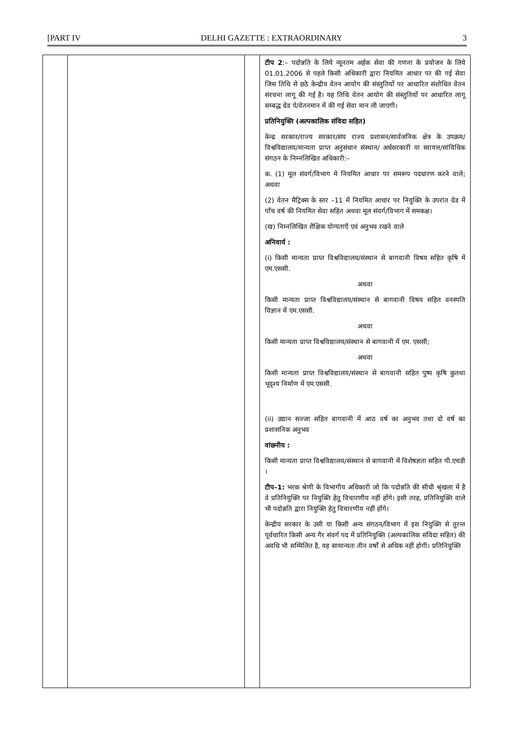[PART IV DELHI GAZETTE : EXTRAORDINARY 3
| | | | टीप 2 :– पदोन्नति के लिये न्यूनतम अर्हक सेवा की गणना के प्रयोजन के लिये 01.01.2006 से पहले किसी अधिकारी द्वारा नियमित आधार पर की गई सेवा जिस तिथि से छठे केन्द्रीय वेतन आयोग की संस्तुतियों पर आधारित संशोधित वेतन संरचना लागू की गई है। यह तिथि वेतन आयोग की संस्तुतियों पर आधारित लागू सम्बद्ध ग्रेड पे/वेतनमान में की गई सेवा मान ली जाएगी। प्रतिनियुक्ति (अल्पकालिक संविदा सहित) केन्द्र सरकार/राज्य सरकार/संघ राज्य प्रशासन/सार्वजनिक क्षेत्र के उपक्रम/विश्वविद्यालय/मान्यता प्राप्त अनुसंधान संस्थान/ अर्धसरकारी या स्वायत्त/सांविधिक संगठन के निम्नलिखित अधिकारी:– क. (1) मूल संवर्ग/विभाग मे नियमित आधार पर समरूप पदधारण करने वाले; अथवा (2) वेतन मैट्रिक्स के स्तर –11 में नियमित आधार पर नियुक्ति के उपरांत ग्रेड में पाँच वर्ष की नियमित सेवा सहित अथवा मूल संवर्ग/विभाग में समकक्ष। (ख) निम्नलिखित शैक्षिक योग्यताएँ एवं अनुभव रखने वाले अनिवार्य : (i) किसी मान्यता प्राप्त विश्वविद्यालय/संस्थान से बागवानी विषय सहित कृषि में एम.एससी. अथवा किसी मान्यता प्राप्त विश्वविद्यालय/संस्थान से बागवानी विषय सहित वनस्पति विज्ञान में एम.एससी. अथवा किसी मान्यता प्राप्त विश्वविद्यालय/संस्थान से बागवानी में एम. एससी; अथवा किसी मान्यता प्राप्त विश्वविद्यालय/संस्थान से बागवानी सहित पुष्प कृषि कुतथा भूदृश्य निर्माण में एम.एससी. (ii) उद्यान सज्जा सहित बागवानी में आठ वर्ष का अनुभव तथा दो वर्ष का प्रशासनिक अनुभव वांछनीय : किसी मान्यता प्राप्त विश्वविद्यालय/संस्थान से बागवानी में विशेषज्ञता सहित पी.एचडी । टीप–1: भरक श्रेणी के विभागीय अधिकारी जो कि पदोन्नति की सीधी श्रृंखला में है वे प्रतिनियुक्ति पर नियुक्ति हेतु विचारणीय नहीं होंगे। इसी तरह, प्रतिनियुक्ति वाले भी पदोन्नति द्वारा नियुक्ति हेतु विचारणीय नहीं होंगे। केन्द्रीय सरकार के उसी या किसी अन्य संगठन/विभाग में इस नियुक्ति से तुरन्त पूर्वधारित किसी अन्य गैर संवर्ग पद में प्रतिनियुक्ति (अल्पकालिक संविदा सहित) की अवधि भी सम्मिलित है, यह सामान्यतः तीन वर्षों से अधिक नहीं होगी। प्रतिनियुक्ति |